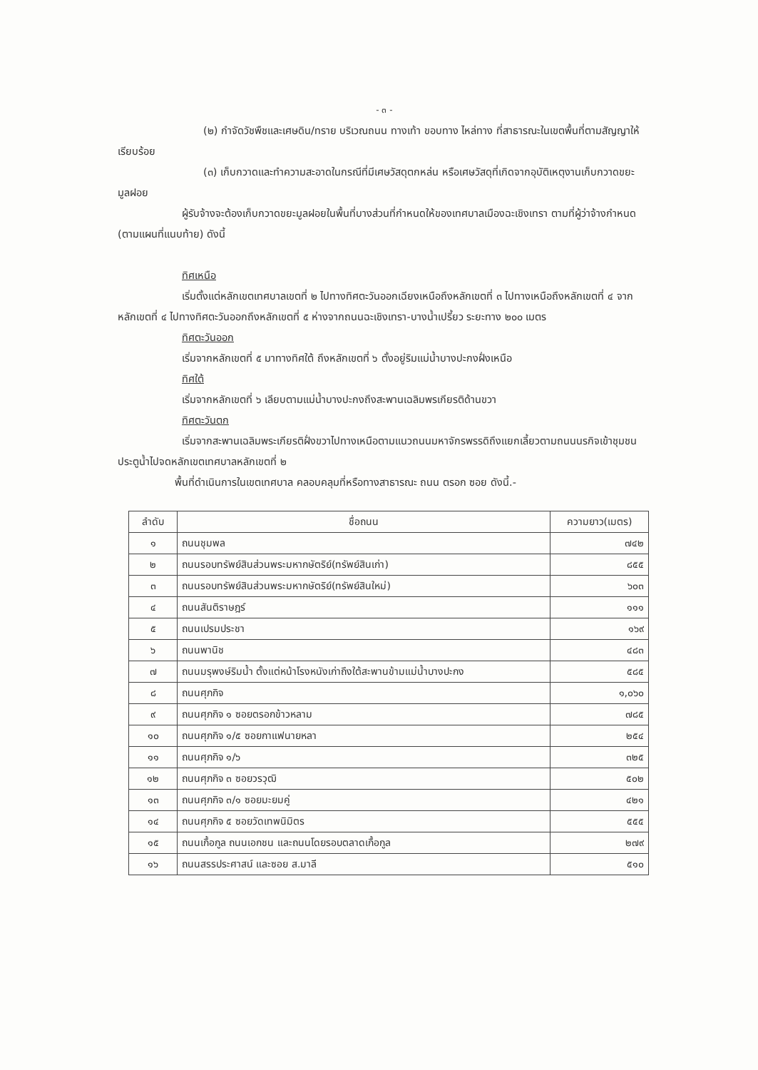- ๓ -
(๒) กำจัดวัชพืชและเศษดิน/ทราย บริเวณถนน ทางเท้า ขอบทาง ไหล่ทาง ที่สาธารณะในเขตพื้นที่ตามสัญญาให้เรียบร้อย
(๓) เก็บกวาดและทำความสะอาดในกรณีที่มีเศษวัสดุตกหล่น หรือเศษวัสดุที่เกิดจากอุบัติเหตุงานเก็บกวาดขยะมูลฝอย
ผู้รับจ้างจะต้องเก็บกวาดขยะมูลฝอยในพื้นที่บางส่วนที่กำหนดให้ของเทศบาลเมืองฉะเชิงเทรา ตามที่ผู้ว่าจ้างกำหนด (ตามแผนที่แนบท้าย) ดังนี้
ทิศเหนือ
เริ่มตั้งแต่หลักเขตเทศบาลเขตที่ ๒ ไปทางทิศตะวันออกเฉียงเหนือถึงหลักเขตที่ ๓ ไปทางเหนือถึงหลักเขตที่ ๔ จากหลักเขตที่ ๔ ไปทางทิศตะวันออกถึงหลักเขตที่ ๕ ห่างจากถนนฉะเชิงเทรา-บางน้ำเปรี้ยว ระยะทาง ๒๐๐ เมตร
ทิศตะวันออก
เริ่มจากหลักเขตที่ ๕ มาทางทิศใต้ ถึงหลักเขตที่ ๖ ตั้งอยู่ริมแม่น้ำบางปะกงฝั่งเหนือ
ทิศใต้
เริ่มจากหลักเขตที่ ๖ เลียบตามแม่น้ำบางปะกงถึงสะพานเฉลิมพรเกียรติด้านขวา
ทิศตะวันตก
เริ่มจากสะพานเฉลิมพระเกียรติฝั่งขวาไปทางเหนือตามแนวถนนมหาจักรพรรดิถึงแยกเลี้ยวตามถนนนรกิจเข้าชุมชนประตูน้ำไปจดหลักเขตเทศบาลหลักเขตที่ ๒
พื้นที่ดำเนินการในเขตเทศบาล คลอบคลุมที่หรือทางสาธารณะ ถนน ตรอก ซอย ดังนี้.-
| ลำดับ | ชื่อถนน | ความยาว(เมตร) |
| --- | --- | --- |
| ๑ | ถนนชุมพล | ๗๔๒ |
| ๒ | ถนนรอบทรัพย์สินส่วนพระมหากษัตริย์(ทรัพย์สินเก่า) | ๘๕๕ |
| ๓ | ถนนรอบทรัพย์สินส่วนพระมหากษัตริย์(ทรัพย์สินใหม่) | ๖๐๓ |
| ๔ | ถนนสันติราษฎร์ | ๑๑๑ |
| ๕ | ถนนเปรมประชา | ๑๖๙ |
| ๖ | ถนนพานิช | ๔๘๓ |
| ๗ | ถนนมรุพงษ์ริมน้ำ ตั้งแต่หน้าโรงหนังเก่าถึงใต้สะพานข้ามแม่น้ำบางปะกง | ๕๘๕ |
| ๘ | ถนนศุภกิจ | ๑,๐๖๐ |
| ๙ | ถนนศุภกิจ ๑ ซอยตรอกข้าวหลาม | ๗๘๕ |
| ๑๐ | ถนนศุภกิจ ๑/๕ ซอยกาแฟนายหลา | ๒๕๔ |
| ๑๑ | ถนนศุภกิจ ๑/๖ | ๓๒๕ |
| ๑๒ | ถนนศุภกิจ ๓ ซอยวรวุฒิ | ๕๐๒ |
| ๑๓ | ถนนศุภกิจ ๓/๑ ซอยมะยมคู่ | ๔๒๑ |
| ๑๔ | ถนนศุภกิจ ๕ ซอยวัดเทพนิมิตร | ๕๕๕ |
| ๑๕ | ถนนเกื้อกูล ถนนเอกชน และถนนโดยรอบตลาดเกื้อกูล | ๒๗๙ |
| ๑๖ | ถนนสรรประศาสน์ และซอย ส.มาลี | ๕๑๐ |